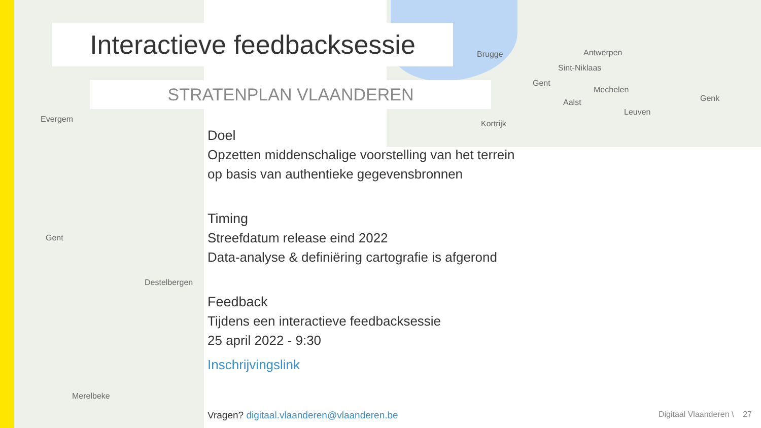Evergem
Gent
Destelbergen
Merelbeke
Antwerpen
Sint-Niklaas
Gent
Mechelen
Leuven
Genk
Brugge
Aalst
Kortrijk
Interactieve feedbacksessie
STRATENPLAN VLAANDEREN
Doel
Opzetten middenschalige voorstelling van het terrein
op basis van authentieke gegevensbronnen
Timing
Streefdatum release eind 2022
Data-analyse & definiëring cartografie is afgerond
Feedback
Tijdens een interactieve feedbacksessie
25 april 2022 - 9:30
Inschrijvingslink
Vragen? digitaal.vlaanderen@vlaanderen.be
Digitaal Vlaanderen \ 27